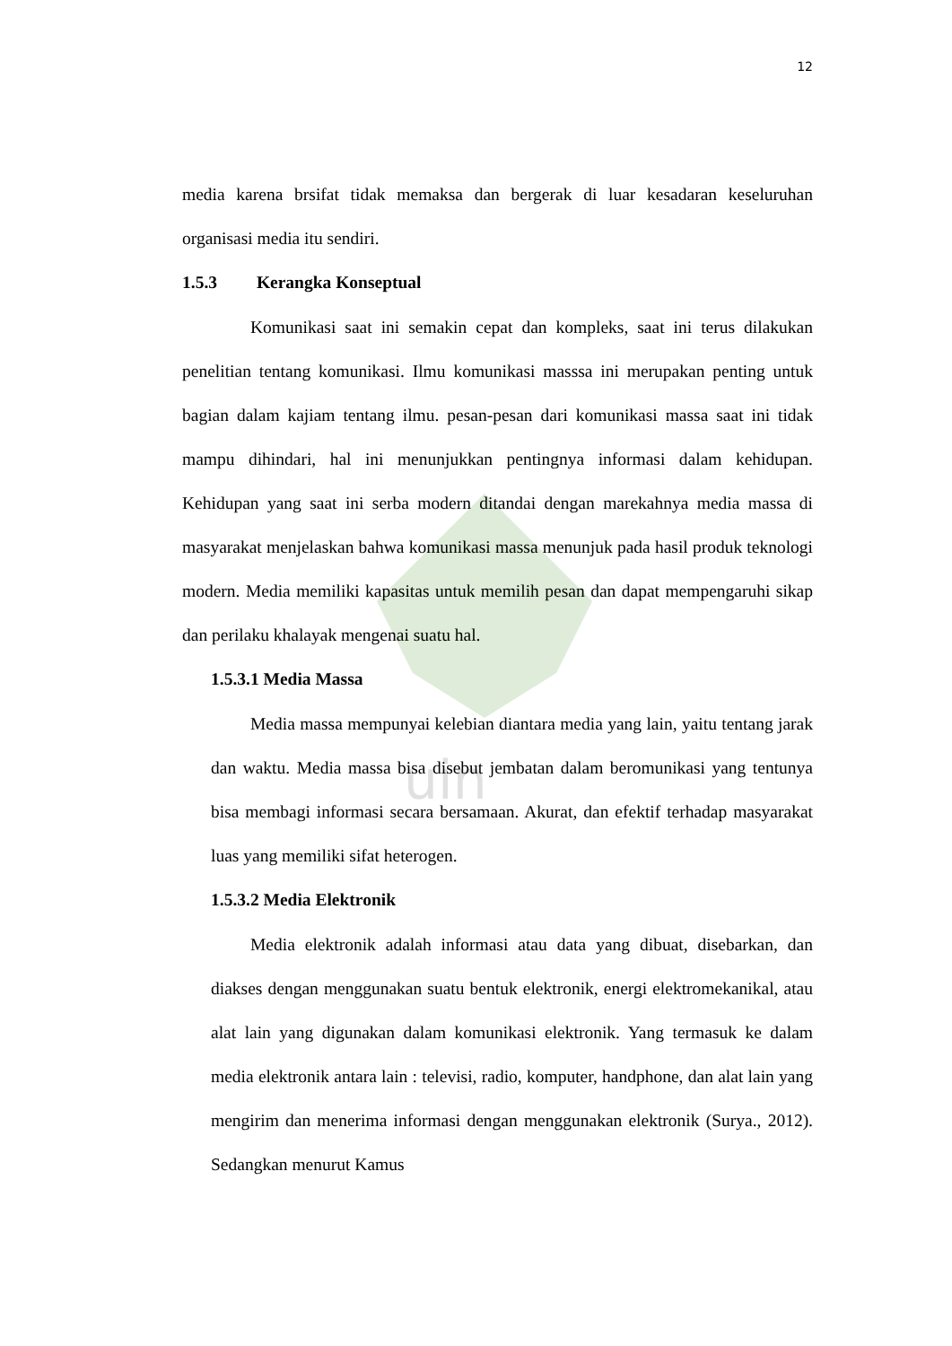uin
12
media karena brsifat tidak memaksa dan bergerak di luar kesadaran keseluruhan organisasi media itu sendiri.
1.5.3 Kerangka Konseptual
Komunikasi saat ini semakin cepat dan kompleks, saat ini terus dilakukan penelitian tentang komunikasi. Ilmu komunikasi masssa ini merupakan penting untuk bagian dalam kajiam tentang ilmu. pesan-pesan dari komunikasi massa saat ini tidak mampu dihindari, hal ini menunjukkan pentingnya informasi dalam kehidupan. Kehidupan yang saat ini serba modern ditandai dengan marekahnya media massa di masyarakat menjelaskan bahwa komunikasi massa menunjuk pada hasil produk teknologi modern. Media memiliki kapasitas untuk memilih pesan dan dapat mempengaruhi sikap dan perilaku khalayak mengenai suatu hal.
1.5.3.1 Media Massa
Media massa mempunyai kelebian diantara media yang lain, yaitu tentang jarak dan waktu. Media massa bisa disebut jembatan dalam beromunikasi yang tentunya bisa membagi informasi secara bersamaan. Akurat, dan efektif terhadap masyarakat luas yang memiliki sifat heterogen.
1.5.3.2 Media Elektronik
Media elektronik adalah informasi atau data yang dibuat, disebarkan, dan diakses dengan menggunakan suatu bentuk elektronik, energi elektromekanikal, atau alat lain yang digunakan dalam komunikasi elektronik. Yang termasuk ke dalam media elektronik antara lain : televisi, radio, komputer, handphone, dan alat lain yang mengirim dan menerima informasi dengan menggunakan elektronik (Surya., 2012). Sedangkan menurut Kamus